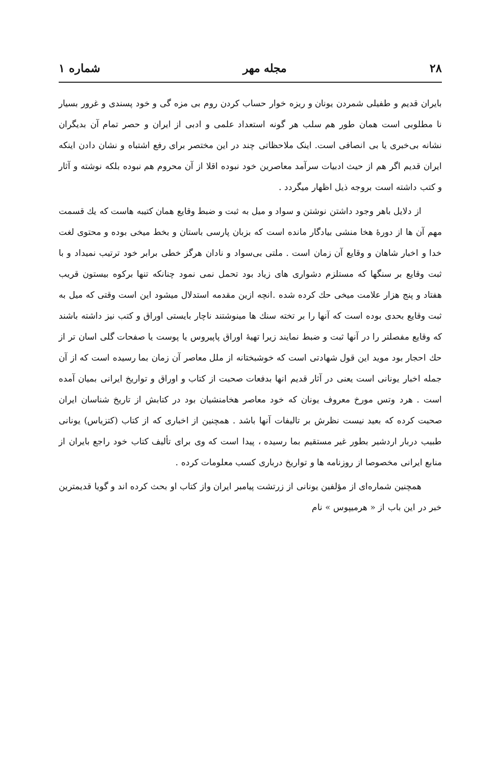۲۸ مجله مهر شماره ۱
بایران قدیم و طفیلی شمردن یونان و ریزه خوار حساب کردن روم بی مزه گی و خود پسندی و غرور بسیار نا مطلوبی است همان طور هم سلب هر گونه استعداد علمی و ادبی از ایران و حصر تمام آن بدیگران نشانه بی‌خبری یا بی انصافی است. اینک ملاحظاتی چند در این مختصر برای رفع اشتباه و نشان دادن اینکه ایران قدیم اگر هم از حیث ادبیات سرآمد معاصرین خود نبوده اقلا از آن محروم هم نبوده بلکه نوشته و آثار و کتب داشته است بروجه ذیل اظهار میگردد .
از دلایل باهر وجود داشتن نوشتن و سواد و میل به ثبت و ضبط وقایع همان کتیبه هاست که یك قسمت مهم آن ها از دورهٔ هخا منشی بیادگار مانده است که بزبان پارسی باستان و بخط میخی بوده و محتوی لغت خدا و اخبار شاهان و وقایع آن زمان است . ملتی بی‌سواد و نادان هرگز خطی برابر خود ترتیب نمیداد و با ثبت وقایع بر سنگها که مستلزم دشواری های زیاد بود تحمل نمی نمود چنانکه تنها برکوه بیستون قریب هفتاد و پنج هزار علامت میخی حك کرده شده .انچه ازین مقدمه استدلال میشود این است وقتی که میل به ثبت وقایع بحدی بوده است که آنها را بر تخته سنك ها مینوشتند ناچار بایستی اوراق و کتب نیز داشته باشند که وقایع مفصلتر را در آنها ثبت و ضبط نمایند زیرا تهیهٔ اوراق پاپیروس یا پوست یا صفحات گلی اسان تر از حك احجار بود موید این قول شهادتی است که خوشبختانه از ملل معاصر آن زمان بما رسیده است که از آن جمله اخبار یونانی است یعنی در آثار قدیم انها بدفعات صحبت از کتاب و اوراق و تواریخ ایرانی بمیان آمده است . هرد وتس مورخ معروف یونان که خود معاصر هخامنشیان بود در کتابش از تاریخ شناسان ایران صحبت کرده که بعید نیست نظرش بر تالیفات آنها باشد . همچنین از اخباری که از کتاب (کتزیاس) یونانی طبیب دربار اردشیر بطور غیر مستقیم بما رسیده ، پیدا است که وی برای تألیف کتاب خود راجع بایران از منابع ایرانی مخصوصا از روزنامه ها و تواریخ درباری کسب معلومات کرده .
همچنین شماره‌ای از مؤلفین یونانی از زرتشت پیامبر ایران واز کتاب او بحث کرده اند و گویا قدیمترین خبر در این باب از « هرمیپوس » نام